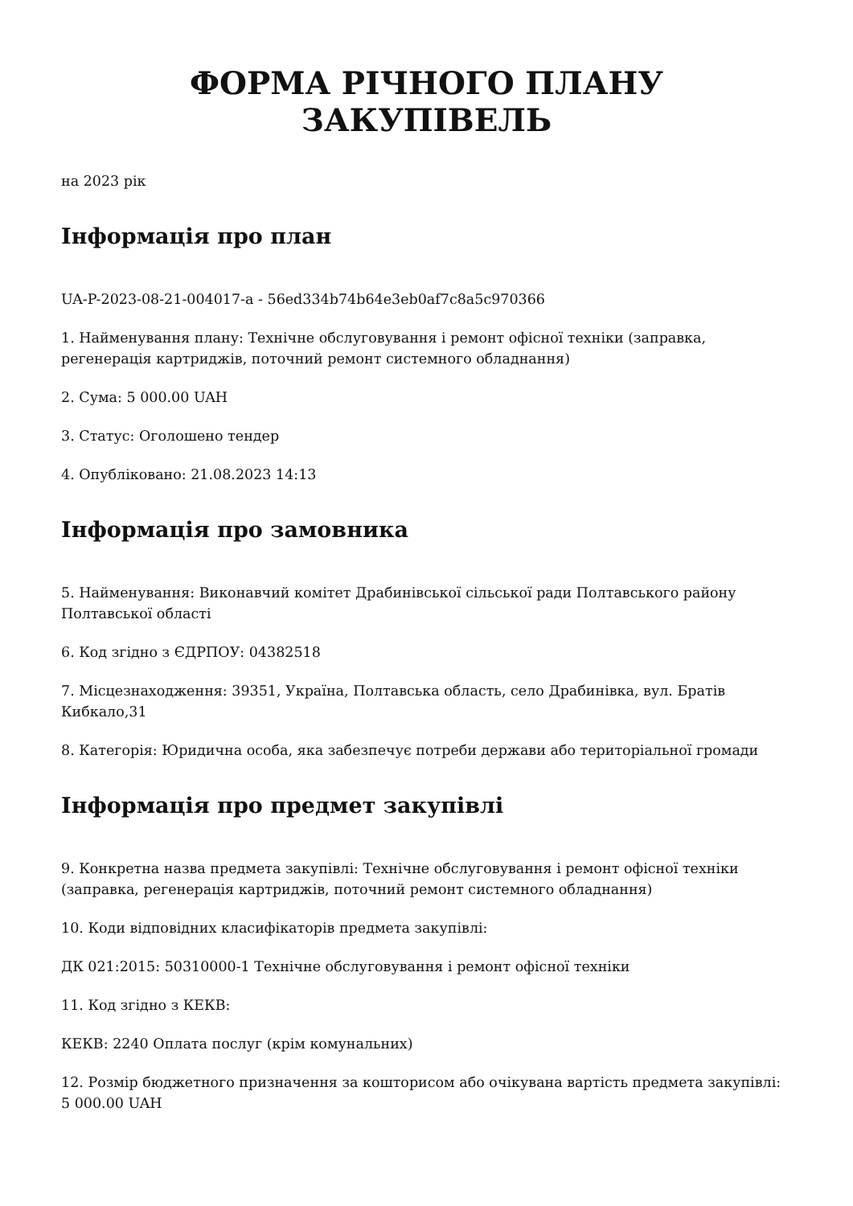ФОРМА РІЧНОГО ПЛАНУ ЗАКУПІВЕЛЬ
на 2023 рік
Інформація про план
UA-P-2023-08-21-004017-a - 56ed334b74b64e3eb0af7c8a5c970366
1. Найменування плану: Технічне обслуговування і ремонт офісної техніки (заправка, регенерація картриджів, поточний ремонт системного обладнання)
2. Сума: 5 000.00 UAH
3. Статус: Оголошено тендер
4. Опубліковано: 21.08.2023 14:13
Інформація про замовника
5. Найменування: Виконавчий комітет Драбинівської сільської ради Полтавського району Полтавської області
6. Код згідно з ЄДРПОУ: 04382518
7. Місцезнаходження: 39351, Україна, Полтавська область, село Драбинівка, вул. Братів Кибкало,31
8. Категорія: Юридична особа, яка забезпечує потреби держави або територіальної громади
Інформація про предмет закупівлі
9. Конкретна назва предмета закупівлі: Технічне обслуговування і ремонт офісної техніки (заправка, регенерація картриджів, поточний ремонт системного обладнання)
10. Коди відповідних класифікаторів предмета закупівлі:
ДК 021:2015: 50310000-1 Технічне обслуговування і ремонт офісної техніки
11. Код згідно з КЕКВ:
КЕКВ: 2240 Оплата послуг (крім комунальних)
12. Розмір бюджетного призначення за кошторисом або очікувана вартість предмета закупівлі: 5 000.00 UAH